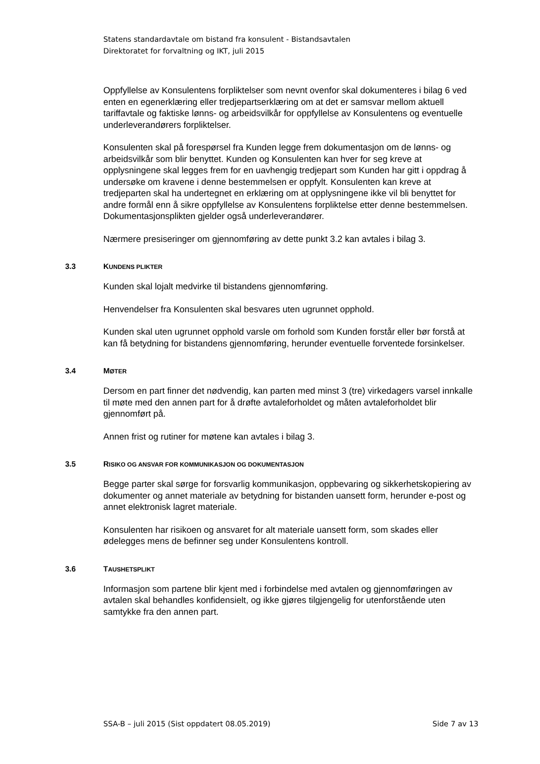Statens standardavtale om bistand fra konsulent - Bistandsavtalen
Direktoratet for forvaltning og IKT, juli 2015
Oppfyllelse av Konsulentens forpliktelser som nevnt ovenfor skal dokumenteres i bilag 6 ved enten en egenerklæring eller tredjepartserklæring om at det er samsvar mellom aktuell tariffavtale og faktiske lønns- og arbeidsvilkår for oppfyllelse av Konsulentens og eventuelle underleverandørers forpliktelser.
Konsulenten skal på forespørsel fra Kunden legge frem dokumentasjon om de lønns- og arbeidsvilkår som blir benyttet. Kunden og Konsulenten kan hver for seg kreve at opplysningene skal legges frem for en uavhengig tredjepart som Kunden har gitt i oppdrag å undersøke om kravene i denne bestemmelsen er oppfylt. Konsulenten kan kreve at tredjeparten skal ha undertegnet en erklæring om at opplysningene ikke vil bli benyttet for andre formål enn å sikre oppfyllelse av Konsulentens forpliktelse etter denne bestemmelsen. Dokumentasjonsplikten gjelder også underleverandører.
Nærmere presiseringer om gjennomføring av dette punkt 3.2 kan avtales i bilag 3.
3.3 KUNDENS PLIKTER
Kunden skal lojalt medvirke til bistandens gjennomføring.
Henvendelser fra Konsulenten skal besvares uten ugrunnet opphold.
Kunden skal uten ugrunnet opphold varsle om forhold som Kunden forstår eller bør forstå at kan få betydning for bistandens gjennomføring, herunder eventuelle forventede forsinkelser.
3.4 MØTER
Dersom en part finner det nødvendig, kan parten med minst 3 (tre) virkedagers varsel innkalle til møte med den annen part for å drøfte avtaleforholdet og måten avtaleforholdet blir gjennomført på.
Annen frist og rutiner for møtene kan avtales i bilag 3.
3.5 RISIKO OG ANSVAR FOR KOMMUNIKASJON OG DOKUMENTASJON
Begge parter skal sørge for forsvarlig kommunikasjon, oppbevaring og sikkerhetskopiering av dokumenter og annet materiale av betydning for bistanden uansett form, herunder e-post og annet elektronisk lagret materiale.
Konsulenten har risikoen og ansvaret for alt materiale uansett form, som skades eller ødelegges mens de befinner seg under Konsulentens kontroll.
3.6 TAUSHETSPLIKT
Informasjon som partene blir kjent med i forbindelse med avtalen og gjennomføringen av avtalen skal behandles konfidensielt, og ikke gjøres tilgjengelig for utenforstående uten samtykke fra den annen part.
SSA-B – juli 2015 (Sist oppdatert 08.05.2019) Side 7 av 13